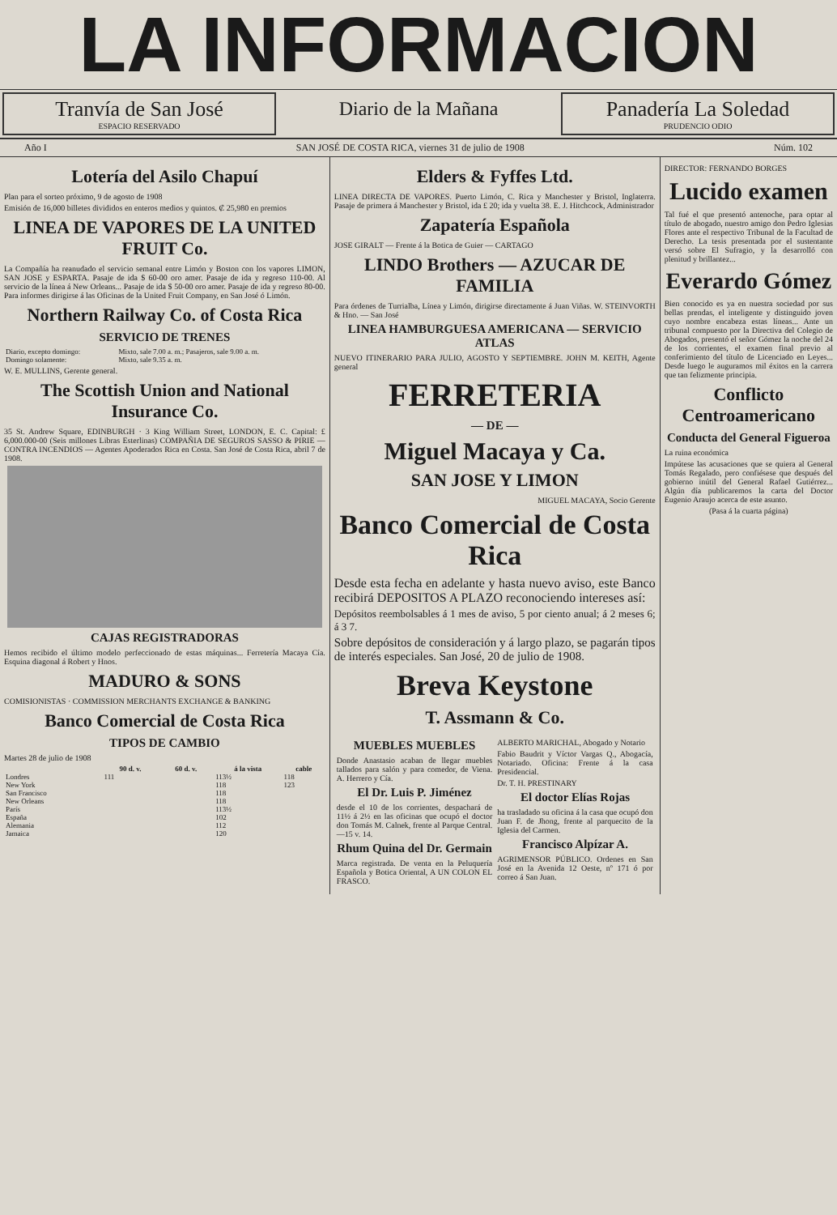LA INFORMACION
Tranvía de San José
ESPACIO RESERVADO
Diario de la Mañana
Panadería La Soledad
PRUDENCIO ODIO
Año I SAN JOSÉ DE COSTA RICA, viernes 31 de julio de 1908 Núm. 102
Lotería del Asilo Chapuí
Plan para el sorteo próximo, 9 de agosto de 1908
Emisión de 16,000 billetes divididos en enteros medios y quintos. ₡ 25,980 en premios
LINEA DE VAPORES DE LA UNITED FRUIT Co.
La Compañía ha reanudado el servicio semanal entre Limón y Boston con los vapores LIMON, SAN JOSE y ESPARTA. Pasaje de ida $ 60-00 oro amer. Pasaje de ida y regreso 110-00. Al servicio de la línea á New Orleans... Pasaje de ida $ 50-00 oro amer. Pasaje de ida y regreso 80-00. Para informes dirigirse á las Oficinas de la United Fruit Company, en San José ó Limón.
Northern Railway Co. of Costa Rica
SERVICIO DE TRENES
| Diario, excepto domingo: | Mixto, sale 7.00 a. m.; Pasajeros, sale 9.00 a. m. |
| Domingo solamente: | Mixto, sale 9.35 a. m. |
W. E. MULLINS, Gerente general.
The Scottish Union and National Insurance Co.
35 St. Andrew Square, EDINBURGH · 3 King William Street, LONDON, E. C. Capital: £ 6,000.000-00 (Seis millones Libras Esterlinas) COMPAÑIA DE SEGUROS SASSO & PIRIE — CONTRA INCENDIOS — Agentes Apoderados Rica en Costa. San José de Costa Rica, abril 7 de 1908.
CAJAS REGISTRADORAS
Hemos recibido el último modelo perfeccionado de estas máquinas... Ferretería Macaya Cía. Esquina diagonal á Robert y Hnos.
MADURO & SONS
COMISIONISTAS · COMMISSION MERCHANTS EXCHANGE & BANKING
Banco Comercial de Costa Rica
TIPOS DE CAMBIO
Martes 28 de julio de 1908
| | 90 d. v. | 60 d. v. | á la vista | cable |
| --- | --- | --- | --- | --- |
| Londres | 111 | | 113½ | 118 |
| New York | | | 118 | 123 |
| San Francisco | | | 118 | |
| New Orleans | | | 118 | |
| París | | | 113½ | |
| España | | | 102 | |
| Alemania | | | 112 | |
| Jamaica | | | 120 | |
Elders & Fyffes Ltd.
LINEA DIRECTA DE VAPORES. Puerto Limón, C. Rica y Manchester y Bristol, Inglaterra. Pasaje de primera á Manchester y Bristol, ida £ 20; ida y vuelta 38. E. J. Hitchcock, Administrador
Zapatería Española
JOSE GIRALT — Frente á la Botica de Guier — CARTAGO
LINDO Brothers — AZUCAR DE FAMILIA
Para órdenes de Turrialba, Línea y Limón, dirigirse directamente á Juan Viñas. W. STEINVORTH & Hno. — San José
LINEA HAMBURGUESA AMERICANA — SERVICIO ATLAS
NUEVO ITINERARIO PARA JULIO, AGOSTO Y SEPTIEMBRE. JOHN M. KEITH, Agente general
FERRETERIA
— DE —
Miguel Macaya y Ca.
SAN JOSE Y LIMON
MIGUEL MACAYA, Socio Gerente
Banco Comercial de Costa Rica
Desde esta fecha en adelante y hasta nuevo aviso, este Banco recibirá DEPOSITOS A PLAZO reconociendo intereses así:
Depósitos reembolsables á 1 mes de aviso, 5 por ciento anual; á 2 meses 6; á 3 7.
Sobre depósitos de consideración y á largo plazo, se pagarán tipos de interés especiales. San José, 20 de julio de 1908.
Breva Keystone
T. Assmann & Co.
MUEBLES MUEBLES
Donde Anastasio acaban de llegar muebles tallados para salón y para comedor, de Viena. A. Herrero y Cía.
El Dr. Luis P. Jiménez
desde el 10 de los corrientes, despachará de 11½ á 2½ en las oficinas que ocupó el doctor don Tomás M. Calnek, frente al Parque Central.—15 v. 14.
Rhum Quina del Dr. Germain
Marca registrada. De venta en la Peluquería Española y Botica Oriental, A UN COLON EL FRASCO.
ALBERTO MARICHAL, Abogado y Notario
Fabio Baudrit y Víctor Vargas Q., Abogacía, Notariado. Oficina: Frente á la casa Presidencial.
Dr. T. H. PRESTINARY
El doctor Elías Rojas
ha trasladado su oficina á la casa que ocupó don Juan F. de Jhong, frente al parquecito de la Iglesia del Carmen.
Francisco Alpízar A.
AGRIMENSOR PÚBLICO. Ordenes en San José en la Avenida 12 Oeste, nº 171 ó por correo á San Juan.
DIRECTOR: FERNANDO BORGES
Lucido examen
Tal fué el que presentó antenoche, para optar al título de abogado, nuestro amigo don Pedro Iglesias Flores ante el respectivo Tribunal de la Facultad de Derecho. La tesis presentada por el sustentante versó sobre El Sufragio, y la desarrolló con plenitud y brillantez...
Everardo Gómez
Bien conocido es ya en nuestra sociedad por sus bellas prendas, el inteligente y distinguido joven cuyo nombre encabeza estas líneas... Ante un tribunal compuesto por la Directiva del Colegio de Abogados, presentó el señor Gómez la noche del 24 de los corrientes, el examen final previo al conferimiento del título de Licenciado en Leyes... Desde luego le auguramos mil éxitos en la carrera que tan felizmente principia.
Conflicto Centroamericano
Conducta del General Figueroa
La ruina económica
Impútese las acusaciones que se quiera al General Tomás Regalado, pero confiésese que después del gobierno inútil del General Rafael Gutiérrez... Algún día publicaremos la carta del Doctor Eugenio Araujo acerca de este asunto.
(Pasa á la cuarta página)